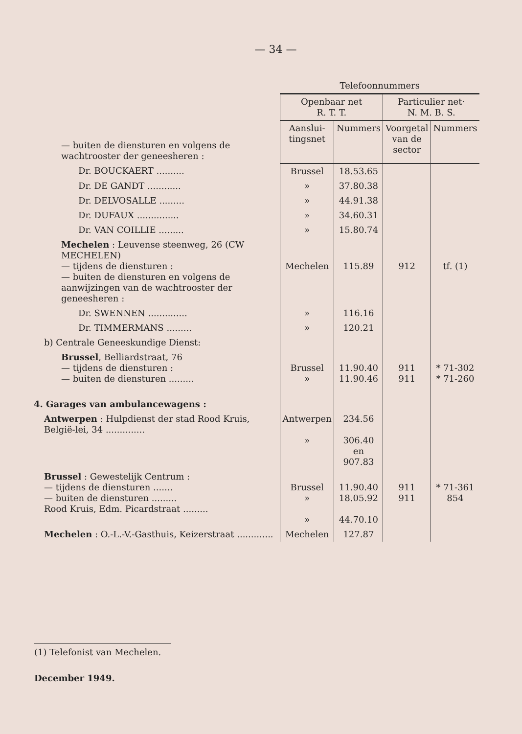— 34 —
| | Telefoonnummers | | | |
| | Openbaar net R. T. T. | | Particulier net· N. M. B. S. | |
| — buiten de diensturen en volgens de wachtrooster der geneesheren : | Aanslui- tingsnet | Nummers | Voorgetal van de sector | Nummers |
| Dr. BOUCKAERT .......... | Brussel | 18.53.65 | | |
| Dr. DE GANDT ............ | » | 37.80.38 | | |
| Dr. DELVOSALLE ......... | » | 44.91.38 | | |
| Dr. DUFAUX ............... | » | 34.60.31 | | |
| Dr. VAN COILLIE ......... | » | 15.80.74 | | |
| Mechelen : Leuvense steenweg, 26 (CW MECHELEN) — tijdens de diensturen : — buiten de diensturen en volgens de aanwijzingen van de wachtrooster der geneesheren : | Mechelen | 115.89 | 912 | tf. (1) |
| Dr. SWENNEN .............. | » | 116.16 | | |
| Dr. TIMMERMANS ......... | » | 120.21 | | |
| b) Centrale Geneeskundige Dienst: | | | | |
| Brussel , Belliardstraat, 76 — tijdens de diensturen : — buiten de diensturen ......... | Brussel » | 11.90.40 11.90.46 | 911 911 | * 71-302 * 71-260 |
| 4. Garages van ambulancewagens : | | | | |
| Antwerpen : Hulpdienst der stad Rood Kruis, België-lei, 34 .............. | Antwerpen » | 234.56 306.40 en 907.83 | | |
| Brussel : Gewestelijk Centrum : — tijdens de diensturen ....... — buiten de diensturen ......... Rood Kruis, Edm. Picardstraat ......... | Brussel » » | 11.90.40 18.05.92 44.70.10 | 911 911 | * 71-361 854 |
| Mechelen : O.-L.-V.-Gasthuis, Keizerstraat ............. | Mechelen | 127.87 | | |
(1) Telefonist van Mechelen.
December 1949.